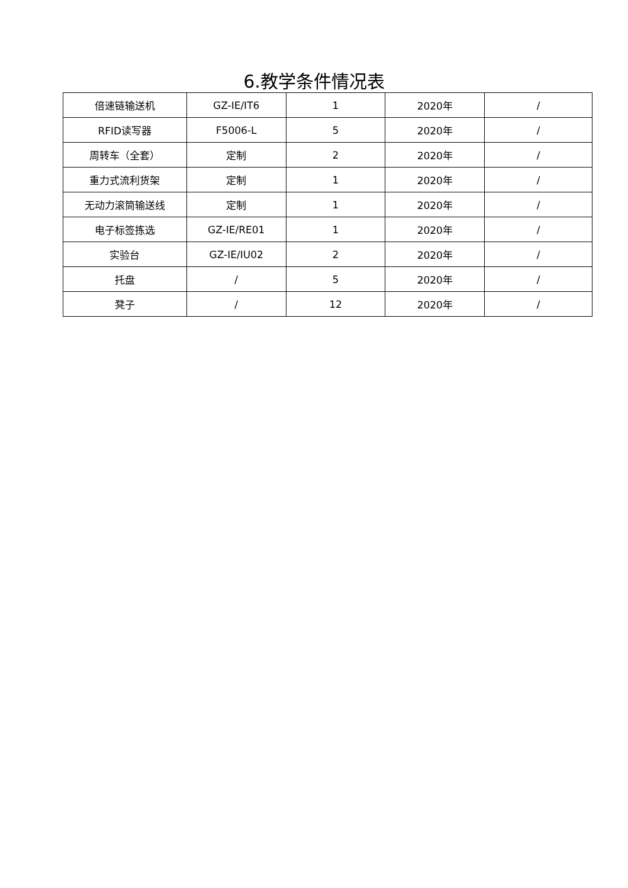6.教学条件情况表
| 倍速链输送机 | GZ-IE/IT6 | 1 | 2020年 | / |
| RFID读写器 | F5006-L | 5 | 2020年 | / |
| 周转车（全套） | 定制 | 2 | 2020年 | / |
| 重力式流利货架 | 定制 | 1 | 2020年 | / |
| 无动力滚筒输送线 | 定制 | 1 | 2020年 | / |
| 电子标签拣选 | GZ-IE/RE01 | 1 | 2020年 | / |
| 实验台 | GZ-IE/IU02 | 2 | 2020年 | / |
| 托盘 | / | 5 | 2020年 | / |
| 凳子 | / | 12 | 2020年 | / |